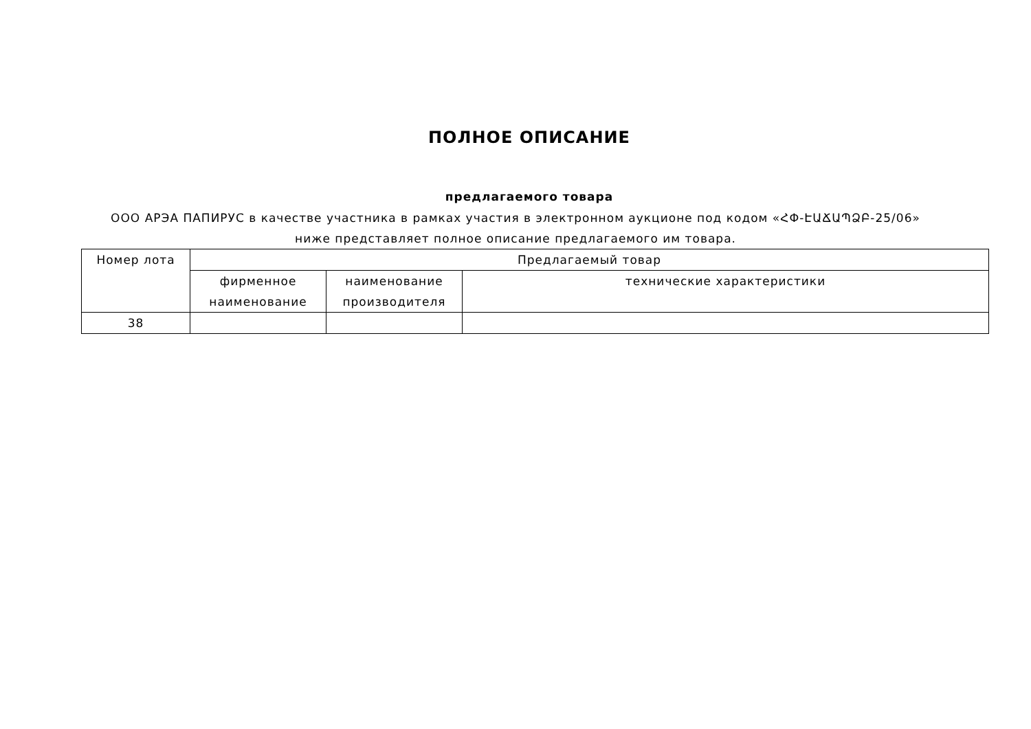ПОЛНОЕ ОПИСАНИЕ
предлагаемого товара
ООО АРЭА ПАПИРУС в качестве участника в рамках участия в электронном аукционе под кодом «ՀՓ-ԷԱՃԱՊՁԲ-25/06» ниже представляет полное описание предлагаемого им товара.
| Номер лота | Предлагаемый товар | | |
| --- | --- | --- | --- |
| | фирменное наименование | наименование производителя | технические характеристики |
| 38 | | | |